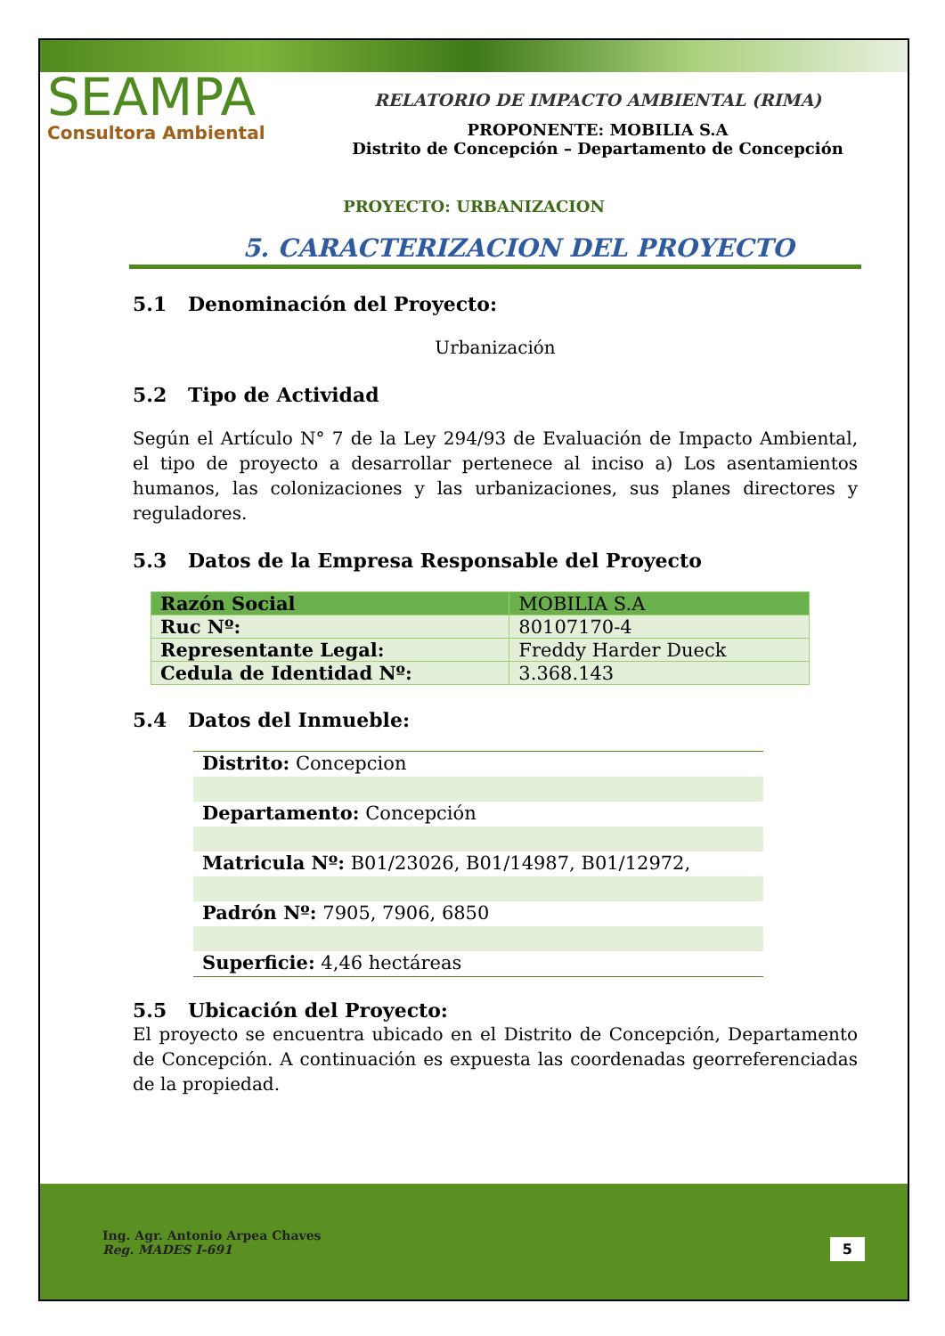SEAMPA
Consultora Ambiental
RELATORIO DE IMPACTO AMBIENTAL (RIMA)
PROPONENTE: MOBILIA S.A
Distrito de Concepción – Departamento de Concepción
PROYECTO: URBANIZACION
5. CARACTERIZACION DEL PROYECTO
5.1 Denominación del Proyecto:
Urbanización
5.2 Tipo de Actividad
Según el Artículo N° 7 de la Ley 294/93 de Evaluación de Impacto Ambiental, el tipo de proyecto a desarrollar pertenece al inciso a) Los asentamientos humanos, las colonizaciones y las urbanizaciones, sus planes directores y reguladores.
5.3 Datos de la Empresa Responsable del Proyecto
| Razón Social | MOBILIA S.A |
| Ruc Nº: | 80107170-4 |
| Representante Legal: | Freddy Harder Dueck |
| Cedula de Identidad Nº: | 3.368.143 |
5.4 Datos del Inmueble:
Distrito: Concepcion
Departamento: Concepción
Matricula Nº: B01/23026, B01/14987, B01/12972,
Padrón Nº: 7905, 7906, 6850
Superficie: 4,46 hectáreas
5.5 Ubicación del Proyecto:
El proyecto se encuentra ubicado en el Distrito de Concepción, Departamento de Concepción. A continuación es expuesta las coordenadas georreferenciadas de la propiedad.
Ing. Agr. Antonio Arpea Chaves
Reg. MADES I-691
5